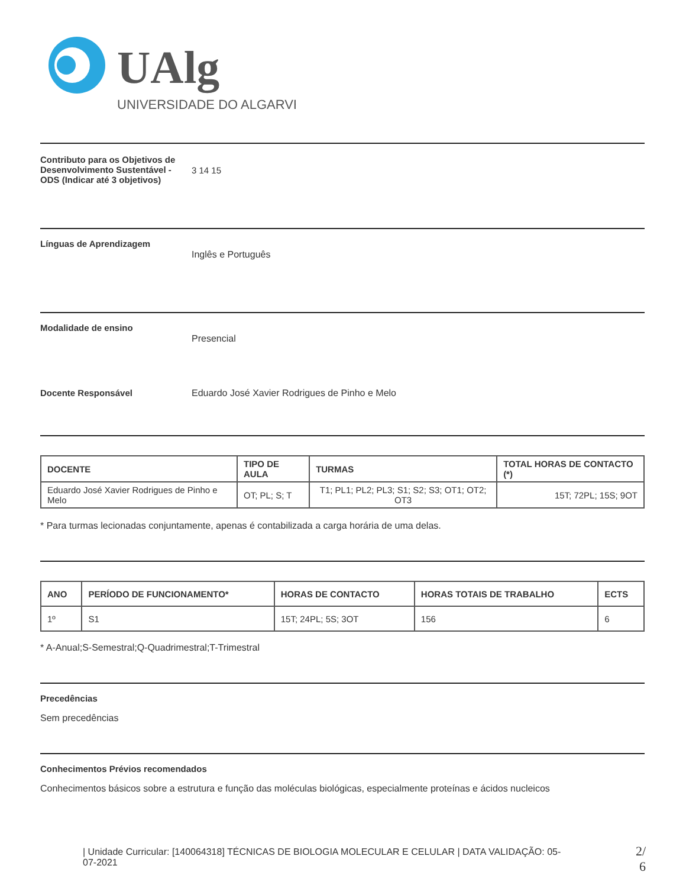UAlg
UNIVERSIDADE DO ALGARVE
Contributo para os Objetivos de Desenvolvimento Sustentável - ODS (Indicar até 3 objetivos)
3 14 15
Línguas de Aprendizagem
Inglês e Português
Modalidade de ensino
Presencial
Docente Responsável Eduardo José Xavier Rodrigues de Pinho e Melo
| DOCENTE | TIPO DE AULA | TURMAS | TOTAL HORAS DE CONTACTO (*) |
| --- | --- | --- | --- |
| Eduardo José Xavier Rodrigues de Pinho e Melo | OT; PL; S; T | T1; PL1; PL2; PL3; S1; S2; S3; OT1; OT2; OT3 | 15T; 72PL; 15S; 9OT |
* Para turmas lecionadas conjuntamente, apenas é contabilizada a carga horária de uma delas.
| ANO | PERÍODO DE FUNCIONAMENTO* | HORAS DE CONTACTO | HORAS TOTAIS DE TRABALHO | ECTS |
| --- | --- | --- | --- | --- |
| 1º | S1 | 15T; 24PL; 5S; 3OT | 156 | 6 |
* A-Anual;S-Semestral;Q-Quadrimestral;T-Trimestral
Precedências
Sem precedências
Conhecimentos Prévios recomendados
Conhecimentos básicos sobre a estrutura e função das moléculas biológicas, especialmente proteínas e ácidos nucleicos
| Unidade Curricular: [140064318] TÉCNICAS DE BIOLOGIA MOLECULAR E CELULAR | DATA VALIDAÇÃO: 05-07-2021
2/ 6